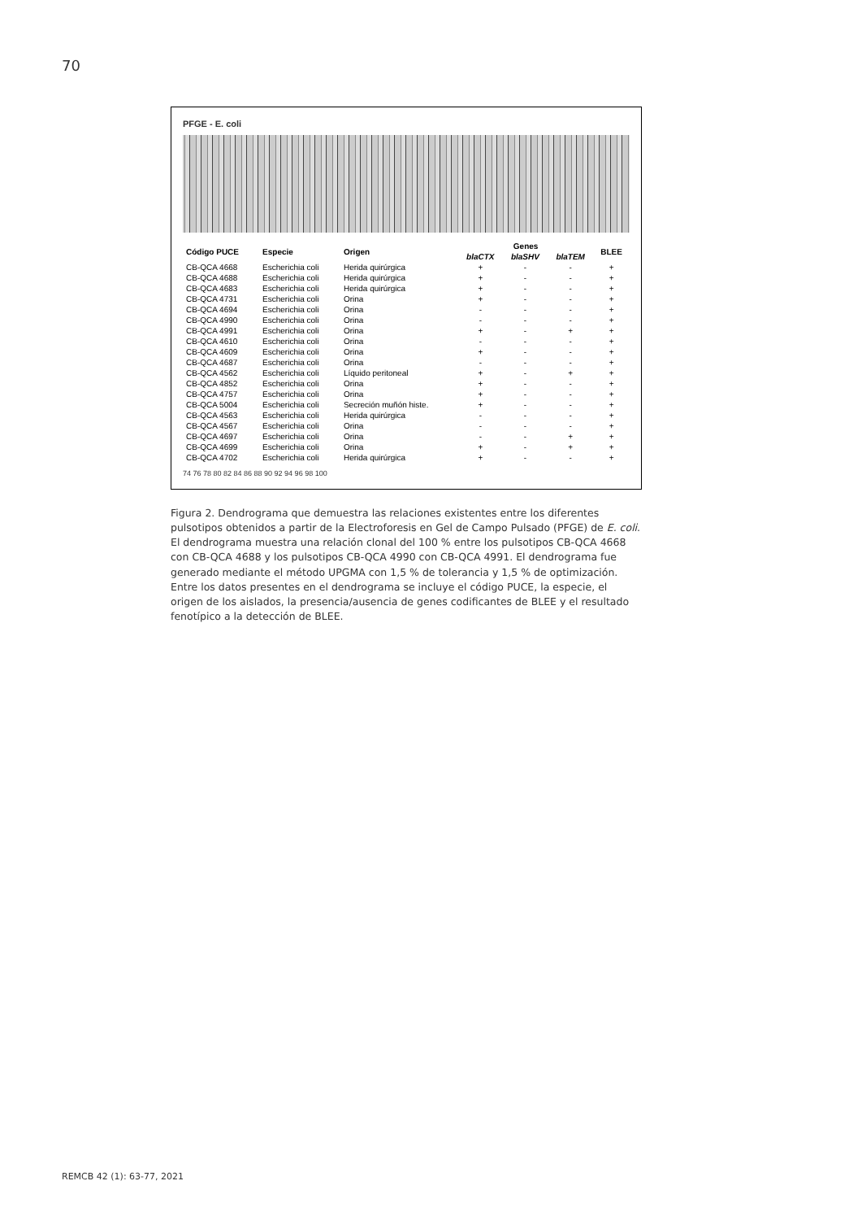70
PFGE - E. coli
| Código PUCE | Especie | Origen | Genes | | | BLEE |
| --- | --- | --- | --- | --- | --- | --- |
| | | | blaCTX | blaSHV | blaTEM | |
| CB-QCA 4668 | Escherichia coli | Herida quirúrgica | + | - | - | + |
| CB-QCA 4688 | Escherichia coli | Herida quirúrgica | + | - | - | + |
| CB-QCA 4683 | Escherichia coli | Herida quirúrgica | + | - | - | + |
| CB-QCA 4731 | Escherichia coli | Orina | + | - | - | + |
| CB-QCA 4694 | Escherichia coli | Orina | - | - | - | + |
| CB-QCA 4990 | Escherichia coli | Orina | - | - | - | + |
| CB-QCA 4991 | Escherichia coli | Orina | + | - | + | + |
| CB-QCA 4610 | Escherichia coli | Orina | - | - | - | + |
| CB-QCA 4609 | Escherichia coli | Orina | + | - | - | + |
| CB-QCA 4687 | Escherichia coli | Orina | - | - | - | + |
| CB-QCA 4562 | Escherichia coli | Líquido peritoneal | + | - | + | + |
| CB-QCA 4852 | Escherichia coli | Orina | + | - | - | + |
| CB-QCA 4757 | Escherichia coli | Orina | + | - | - | + |
| CB-QCA 5004 | Escherichia coli | Secreción muñón histe. | + | - | - | + |
| CB-QCA 4563 | Escherichia coli | Herida quirúrgica | - | - | - | + |
| CB-QCA 4567 | Escherichia coli | Orina | - | - | - | + |
| CB-QCA 4697 | Escherichia coli | Orina | - | - | + | + |
| CB-QCA 4699 | Escherichia coli | Orina | + | - | + | + |
| CB-QCA 4702 | Escherichia coli | Herida quirúrgica | + | - | - | + |
74 76 78 80 82 84 86 88 90 92 94 96 98 100
Figura 2. Dendrograma que demuestra las relaciones existentes entre los diferentes pulsotipos obtenidos a partir de la Electroforesis en Gel de Campo Pulsado (PFGE) de E. coli. El dendrograma muestra una relación clonal del 100 % entre los pulsotipos CB-QCA 4668 con CB-QCA 4688 y los pulsotipos CB-QCA 4990 con CB-QCA 4991. El dendrograma fue generado mediante el método UPGMA con 1,5 % de tolerancia y 1,5 % de optimización. Entre los datos presentes en el dendrograma se incluye el código PUCE, la especie, el origen de los aislados, la presencia/ausencia de genes codificantes de BLEE y el resultado fenotípico a la detección de BLEE.
REMCB 42 (1): 63-77, 2021